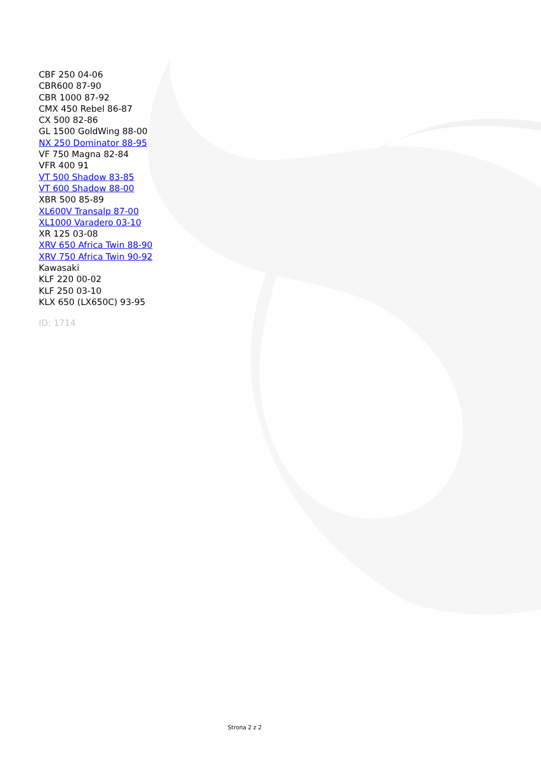CBF 250 04-06
CBR600 87-90
CBR 1000 87-92
CMX 450 Rebel 86-87
CX 500 82-86
GL 1500 GoldWing 88-00
NX 250 Dominator 88-95
VF 750 Magna 82-84
VFR 400 91
VT 500 Shadow 83-85
VT 600 Shadow 88-00
XBR 500 85-89
XL600V Transalp 87-00
XL1000 Varadero 03-10
XR 125 03-08
XRV 650 Africa Twin 88-90
XRV 750 Africa Twin 90-92
Kawasaki
KLF 220 00-02
KLF 250 03-10
KLX 650 (LX650C) 93-95
ID: 1714
Strona 2 z 2